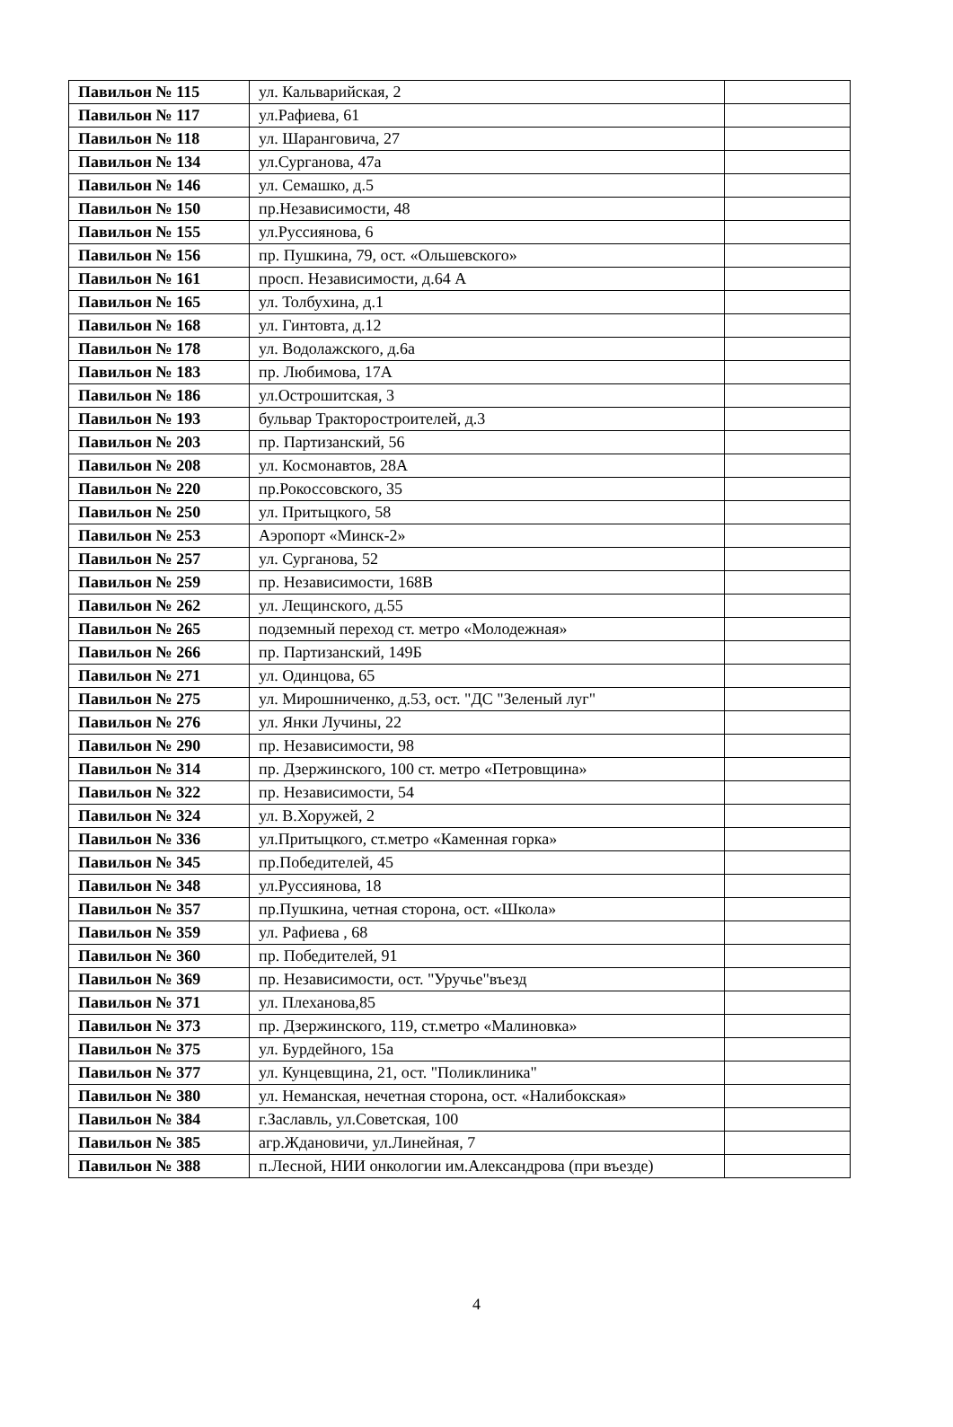| Павильон № 115 | ул. Кальварийская, 2 | |
| Павильон № 117 | ул.Рафиева, 61 | |
| Павильон № 118 | ул. Шаранговича, 27 | |
| Павильон № 134 | ул.Сурганова, 47а | |
| Павильон № 146 | ул. Семашко, д.5 | |
| Павильон № 150 | пр.Независимости, 48 | |
| Павильон № 155 | ул.Руссиянова, 6 | |
| Павильон № 156 | пр. Пушкина, 79, ост. «Ольшевского» | |
| Павильон № 161 | просп. Независимости, д.64 А | |
| Павильон № 165 | ул. Толбухина, д.1 | |
| Павильон № 168 | ул. Гинтовта, д.12 | |
| Павильон № 178 | ул. Водолажского, д.6а | |
| Павильон № 183 | пр. Любимова, 17А | |
| Павильон № 186 | ул.Острошитская, 3 | |
| Павильон № 193 | бульвар Тракторостроителей, д.3 | |
| Павильон № 203 | пр. Партизанский, 56 | |
| Павильон № 208 | ул. Космонавтов, 28А | |
| Павильон № 220 | пр.Рокоссовского, 35 | |
| Павильон № 250 | ул. Притыцкого, 58 | |
| Павильон № 253 | Аэропорт «Минск-2» | |
| Павильон № 257 | ул. Сурганова, 52 | |
| Павильон № 259 | пр. Независимости, 168В | |
| Павильон № 262 | ул. Лещинского, д.55 | |
| Павильон № 265 | подземный переход ст. метро «Молодежная» | |
| Павильон № 266 | пр. Партизанский, 149Б | |
| Павильон № 271 | ул. Одинцова, 65 | |
| Павильон № 275 | ул. Мирошниченко, д.53, ост. "ДС "Зеленый луг" | |
| Павильон № 276 | ул. Янки Лучины, 22 | |
| Павильон № 290 | пр. Независимости, 98 | |
| Павильон № 314 | пр. Дзержинского, 100 ст. метро «Петровщина» | |
| Павильон № 322 | пр. Независимости, 54 | |
| Павильон № 324 | ул. В.Хоружей, 2 | |
| Павильон № 336 | ул.Притыцкого, ст.метро «Каменная горка» | |
| Павильон № 345 | пр.Победителей, 45 | |
| Павильон № 348 | ул.Руссиянова, 18 | |
| Павильон № 357 | пр.Пушкина, четная сторона, ост. «Школа» | |
| Павильон № 359 | ул. Рафиева , 68 | |
| Павильон № 360 | пр. Победителей, 91 | |
| Павильон № 369 | пр. Независимости, ост. "Уручье"въезд | |
| Павильон № 371 | ул. Плеханова,85 | |
| Павильон № 373 | пр. Дзержинского, 119, ст.метро «Малиновка» | |
| Павильон № 375 | ул. Бурдейного, 15а | |
| Павильон № 377 | ул. Кунцевщина, 21, ост. "Поликлиника" | |
| Павильон № 380 | ул. Неманская, нечетная сторона, ост. «Налибокская» | |
| Павильон № 384 | г.Заславль, ул.Советская, 100 | |
| Павильон № 385 | агр.Ждановичи, ул.Линейная, 7 | |
| Павильон № 388 | п.Лесной, НИИ онкологии им.Александрова (при въезде) | |
4